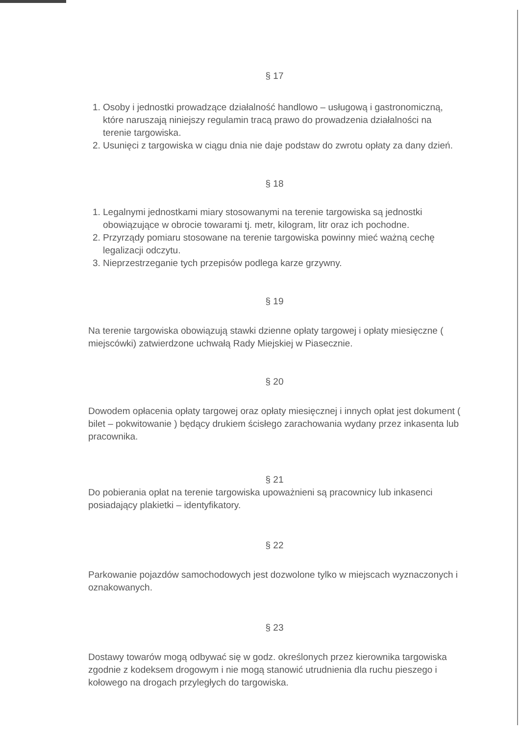§ 17
1. Osoby i jednostki prowadzące działalność handlowo – usługową i gastronomiczną, które naruszają niniejszy regulamin tracą prawo do prowadzenia działalności na terenie targowiska.
2. Usunięci z targowiska w ciągu dnia nie daje podstaw do zwrotu opłaty za dany dzień.
§ 18
1. Legalnymi jednostkami miary stosowanymi na terenie targowiska są jednostki obowiązujące w obrocie towarami tj. metr, kilogram, litr oraz ich pochodne.
2. Przyrządy pomiaru stosowane na terenie targowiska powinny mieć ważną cechę legalizacji odczytu.
3. Nieprzestrzeganie tych przepisów podlega karze grzywny.
§ 19
Na terenie targowiska obowiązują stawki dzienne opłaty targowej i opłaty miesięczne ( miejscówki) zatwierdzone uchwałą Rady Miejskiej w Piasecznie.
§ 20
Dowodem opłacenia opłaty targowej oraz opłaty miesięcznej i innych opłat jest dokument ( bilet – pokwitowanie ) będący drukiem ścisłego zarachowania wydany przez inkasenta lub pracownika.
§ 21
Do pobierania opłat na terenie targowiska upoważnieni są pracownicy lub inkasenci posiadający plakietki – identyfikatory.
§ 22
Parkowanie pojazdów samochodowych jest dozwolone tylko w miejscach wyznaczonych i oznakowanych.
§ 23
Dostawy towarów mogą odbywać się w godz. określonych przez kierownika targowiska zgodnie z kodeksem drogowym i nie mogą stanowić utrudnienia dla ruchu pieszego i kołowego na drogach przyległych do targowiska.